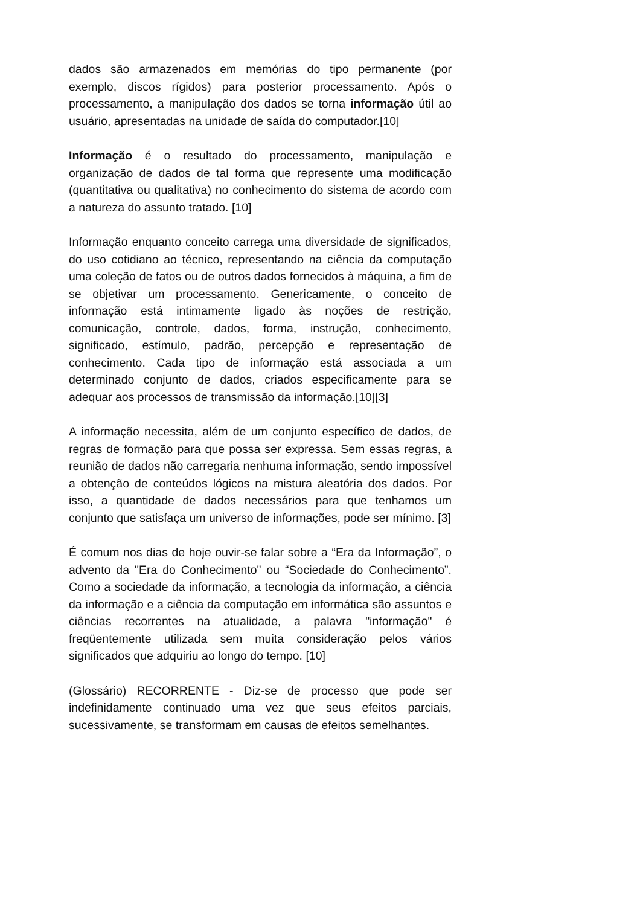dados são armazenados em memórias do tipo permanente (por exemplo, discos rígidos) para posterior processamento. Após o processamento, a manipulação dos dados se torna informação útil ao usuário, apresentadas na unidade de saída do computador.[10]
Informação é o resultado do processamento, manipulação e organização de dados de tal forma que represente uma modificação (quantitativa ou qualitativa) no conhecimento do sistema de acordo com a natureza do assunto tratado. [10]
Informação enquanto conceito carrega uma diversidade de significados, do uso cotidiano ao técnico, representando na ciência da computação uma coleção de fatos ou de outros dados fornecidos à máquina, a fim de se objetivar um processamento. Genericamente, o conceito de informação está intimamente ligado às noções de restrição, comunicação, controle, dados, forma, instrução, conhecimento, significado, estímulo, padrão, percepção e representação de conhecimento. Cada tipo de informação está associada a um determinado conjunto de dados, criados especificamente para se adequar aos processos de transmissão da informação.[10][3]
A informação necessita, além de um conjunto específico de dados, de regras de formação para que possa ser expressa. Sem essas regras, a reunião de dados não carregaria nenhuma informação, sendo impossível a obtenção de conteúdos lógicos na mistura aleatória dos dados. Por isso, a quantidade de dados necessários para que tenhamos um conjunto que satisfaça um universo de informações, pode ser mínimo. [3]
É comum nos dias de hoje ouvir-se falar sobre a “Era da Informação”, o advento da "Era do Conhecimento" ou “Sociedade do Conhecimento”. Como a sociedade da informação, a tecnologia da informação, a ciência da informação e a ciência da computação em informática são assuntos e ciências recorrentes na atualidade, a palavra "informação" é freqüentemente utilizada sem muita consideração pelos vários significados que adquiriu ao longo do tempo. [10]
(Glossário) RECORRENTE - Diz-se de processo que pode ser indefinidamente continuado uma vez que seus efeitos parciais, sucessivamente, se transformam em causas de efeitos semelhantes.